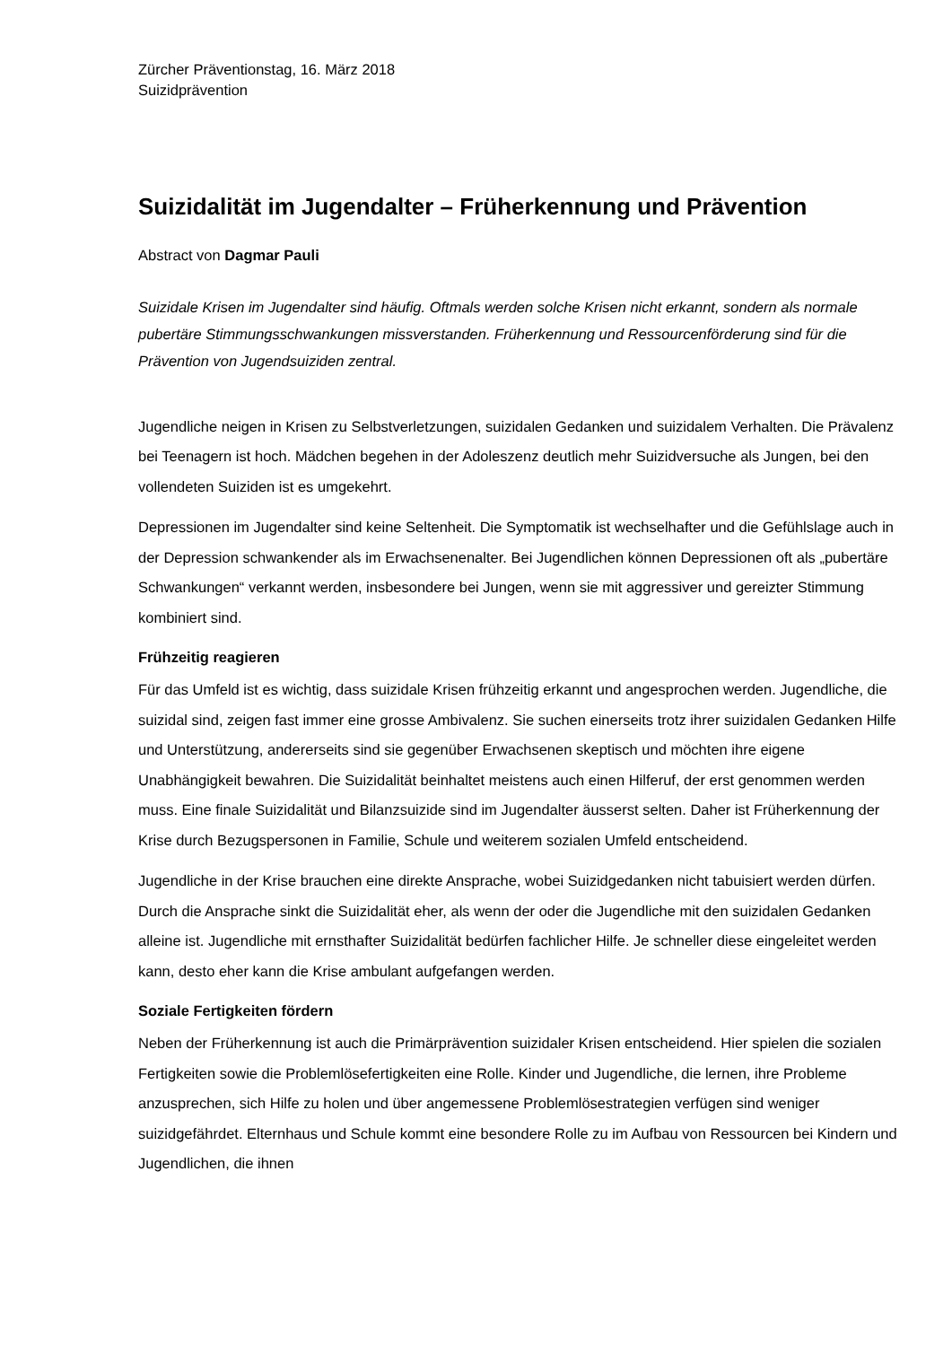Zürcher Präventionstag, 16. März 2018
Suizidprävention
Suizidalität im Jugendalter – Früherkennung und Prävention
Abstract von Dagmar Pauli
Suizidale Krisen im Jugendalter sind häufig. Oftmals werden solche Krisen nicht erkannt, sondern als normale pubertäre Stimmungsschwankungen missverstanden. Früherkennung und Ressourcenförderung sind für die Prävention von Jugendsuiziden zentral.
Jugendliche neigen in Krisen zu Selbstverletzungen, suizidalen Gedanken und suizidalem Verhalten. Die Prävalenz bei Teenagern ist hoch. Mädchen begehen in der Adoleszenz deutlich mehr Suizidversuche als Jungen, bei den vollendeten Suiziden ist es umgekehrt.
Depressionen im Jugendalter sind keine Seltenheit. Die Symptomatik ist wechselhafter und die Gefühlslage auch in der Depression schwankender als im Erwachsenenalter. Bei Jugendlichen können Depressionen oft als „pubertäre Schwankungen“ verkannt werden, insbesondere bei Jungen, wenn sie mit aggressiver und gereizter Stimmung kombiniert sind.
Frühzeitig reagieren
Für das Umfeld ist es wichtig, dass suizidale Krisen frühzeitig erkannt und angesprochen werden. Jugendliche, die suizidal sind, zeigen fast immer eine grosse Ambivalenz. Sie suchen einerseits trotz ihrer suizidalen Gedanken Hilfe und Unterstützung, andererseits sind sie gegenüber Erwachsenen skeptisch und möchten ihre eigene Unabhängigkeit bewahren. Die Suizidalität beinhaltet meistens auch einen Hilferuf, der erst genommen werden muss. Eine finale Suizidalität und Bilanzsuizide sind im Jugendalter äusserst selten. Daher ist Früherkennung der Krise durch Bezugspersonen in Familie, Schule und weiterem sozialen Umfeld entscheidend.
Jugendliche in der Krise brauchen eine direkte Ansprache, wobei Suizidgedanken nicht tabuisiert werden dürfen. Durch die Ansprache sinkt die Suizidalität eher, als wenn der oder die Jugendliche mit den suizidalen Gedanken alleine ist. Jugendliche mit ernsthafter Suizidalität bedürfen fachlicher Hilfe. Je schneller diese eingeleitet werden kann, desto eher kann die Krise ambulant aufgefangen werden.
Soziale Fertigkeiten fördern
Neben der Früherkennung ist auch die Primärprävention suizidaler Krisen entscheidend. Hier spielen die sozialen Fertigkeiten sowie die Problemlösefertigkeiten eine Rolle. Kinder und Jugendliche, die lernen, ihre Probleme anzusprechen, sich Hilfe zu holen und über angemessene Problemlösestrategien verfügen sind weniger suizidgefährdet. Elternhaus und Schule kommt eine besondere Rolle zu im Aufbau von Ressourcen bei Kindern und Jugendlichen, die ihnen